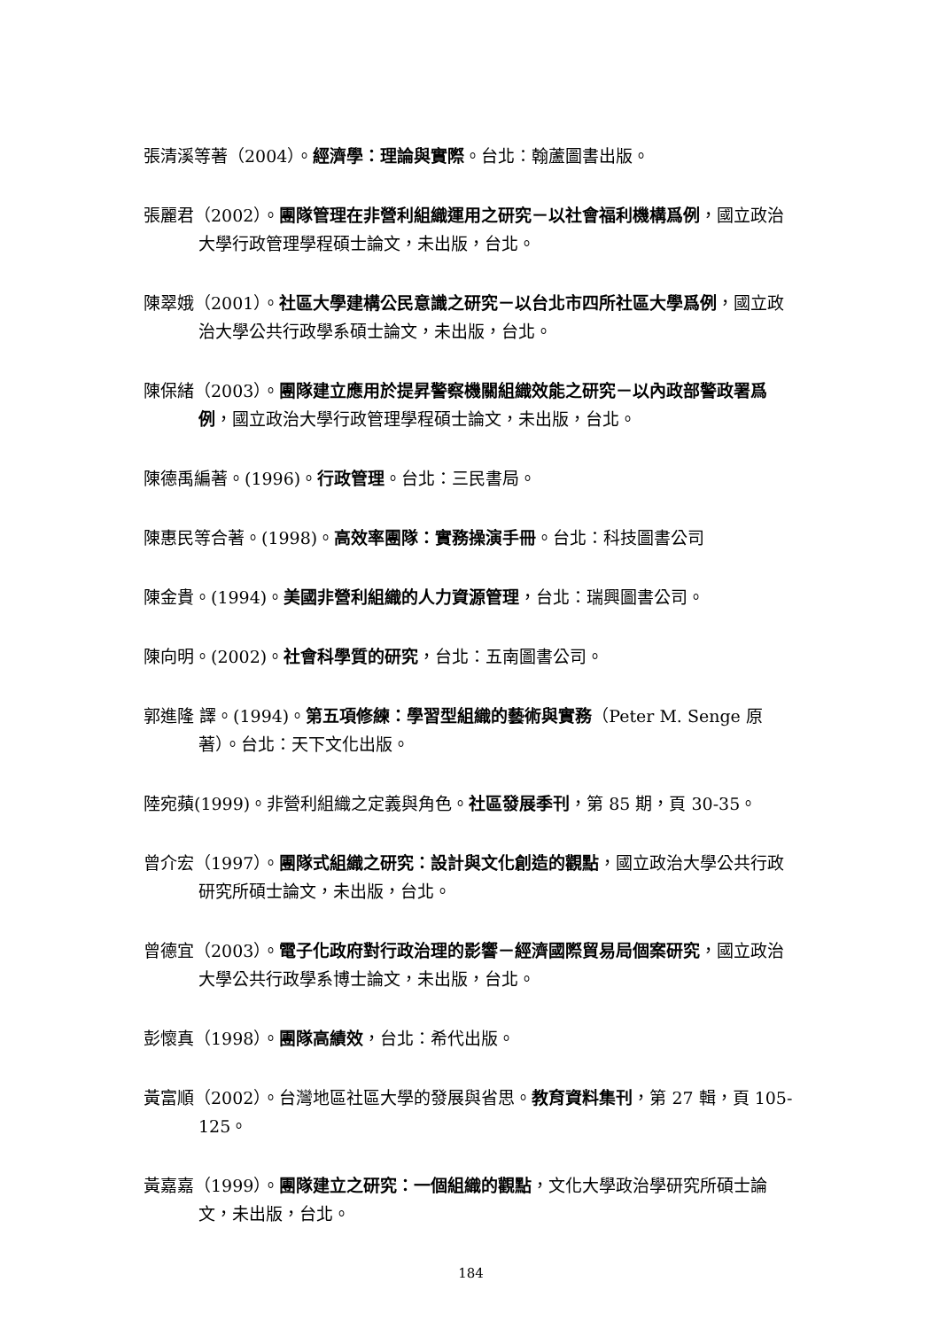張清溪等著（2004）。經濟學：理論與實際。台北：翰蘆圖書出版。
張麗君（2002）。團隊管理在非營利組織運用之研究－以社會福利機構爲例，國立政治大學行政管理學程碩士論文，未出版，台北。
陳翠娥（2001）。社區大學建構公民意識之研究－以台北市四所社區大學爲例，國立政治大學公共行政學系碩士論文，未出版，台北。
陳保緒（2003）。團隊建立應用於提昇警察機關組織效能之研究－以內政部警政署爲例，國立政治大學行政管理學程碩士論文，未出版，台北。
陳德禹編著。(1996)。行政管理。台北：三民書局。
陳惠民等合著。(1998)。高效率團隊：實務操演手冊。台北：科技圖書公司
陳金貴。(1994)。美國非營利組織的人力資源管理，台北：瑞興圖書公司。
陳向明。(2002)。社會科學質的研究，台北：五南圖書公司。
郭進隆 譯。(1994)。第五項修練：學習型組織的藝術與實務（Peter M. Senge 原著）。台北：天下文化出版。
陸宛蘋(1999)。非營利組織之定義與角色。社區發展季刊，第 85 期，頁 30-35。
曾介宏（1997）。團隊式組織之研究：設計與文化創造的觀點，國立政治大學公共行政研究所碩士論文，未出版，台北。
曾德宜（2003）。電子化政府對行政治理的影響－經濟國際貿易局個案研究，國立政治大學公共行政學系博士論文，未出版，台北。
彭懷真（1998）。團隊高績效，台北：希代出版。
黃富順（2002）。台灣地區社區大學的發展與省思。教育資料集刊，第 27 輯，頁 105-125。
黃嘉嘉（1999）。團隊建立之研究：一個組織的觀點，文化大學政治學研究所碩士論文，未出版，台北。
184